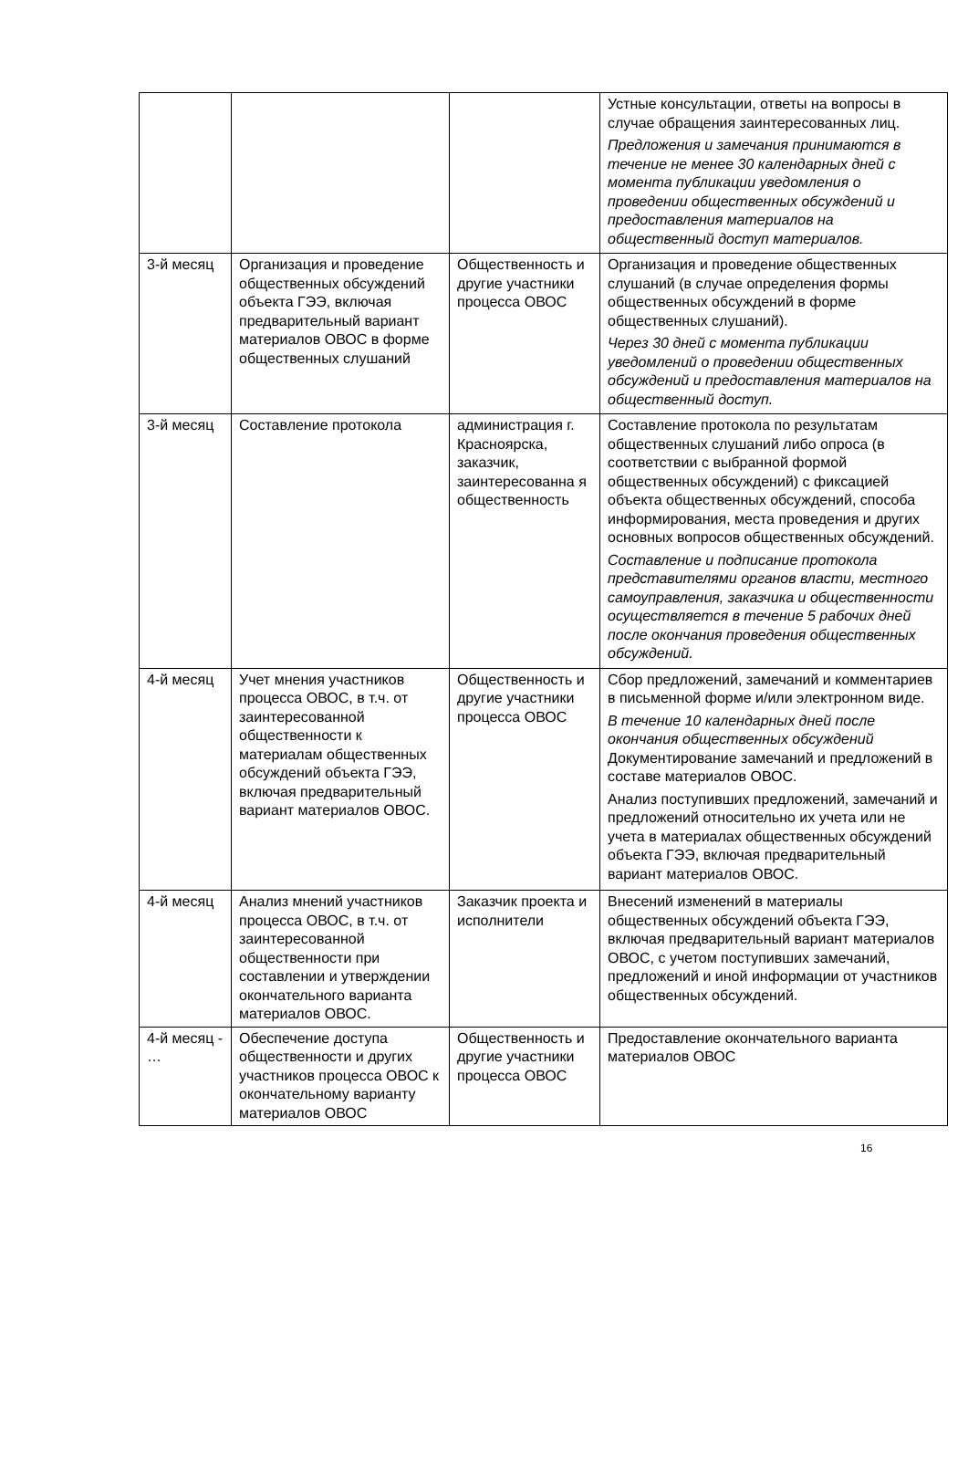| | | | Устные консультации, ответы на вопросы в случае обращения заинтересованных лиц. Предложения и замечания принимаются в течение не менее 30 календарных дней с момента публикации уведомления о проведении общественных обсуждений и предоставления материалов на общественный доступ материалов. |
| 3-й месяц | Организация и проведение общественных обсуждений объекта ГЭЭ, включая предварительный вариант материалов ОВОС в форме общественных слушаний | Общественность и другие участники процесса ОВОС | Организация и проведение общественных слушаний (в случае определения формы общественных обсуждений в форме общественных слушаний). Через 30 дней с момента публикации уведомлений о проведении общественных обсуждений и предоставления материалов на общественный доступ. |
| 3-й месяц | Составление протокола | администрация г. Красноярска, заказчик, заинтересованна я общественность | Составление протокола по результатам общественных слушаний либо опроса (в соответствии с выбранной формой общественных обсуждений) с фиксацией объекта общественных обсуждений, способа информирования, места проведения и других основных вопросов общественных обсуждений. Составление и подписание протокола представителями органов власти, местного самоуправления, заказчика и общественности осуществляется в течение 5 рабочих дней после окончания проведения общественных обсуждений. |
| 4-й месяц | Учет мнения участников процесса ОВОС, в т.ч. от заинтересованной общественности к материалам общественных обсуждений объекта ГЭЭ, включая предварительный вариант материалов ОВОС. | Общественность и другие участники процесса ОВОС | Сбор предложений, замечаний и комментариев в письменной форме и/или электронном виде. В течение 10 календарных дней после окончания общественных обсуждений Документирование замечаний и предложений в составе материалов ОВОС. Анализ поступивших предложений, замечаний и предложений относительно их учета или не учета в материалах общественных обсуждений объекта ГЭЭ, включая предварительный вариант материалов ОВОС. |
| 4-й месяц | Анализ мнений участников процесса ОВОС, в т.ч. от заинтересованной общественности при составлении и утверждении окончательного варианта материалов ОВОС. | Заказчик проекта и исполнители | Внесений изменений в материалы общественных обсуждений объекта ГЭЭ, включая предварительный вариант материалов ОВОС, с учетом поступивших замечаний, предложений и иной информации от участников общественных обсуждений. |
| 4-й месяц - … | Обеспечение доступа общественности и других участников процесса ОВОС к окончательному варианту материалов ОВОС | Общественность и другие участники процесса ОВОС | Предоставление окончательного варианта материалов ОВОС |
16